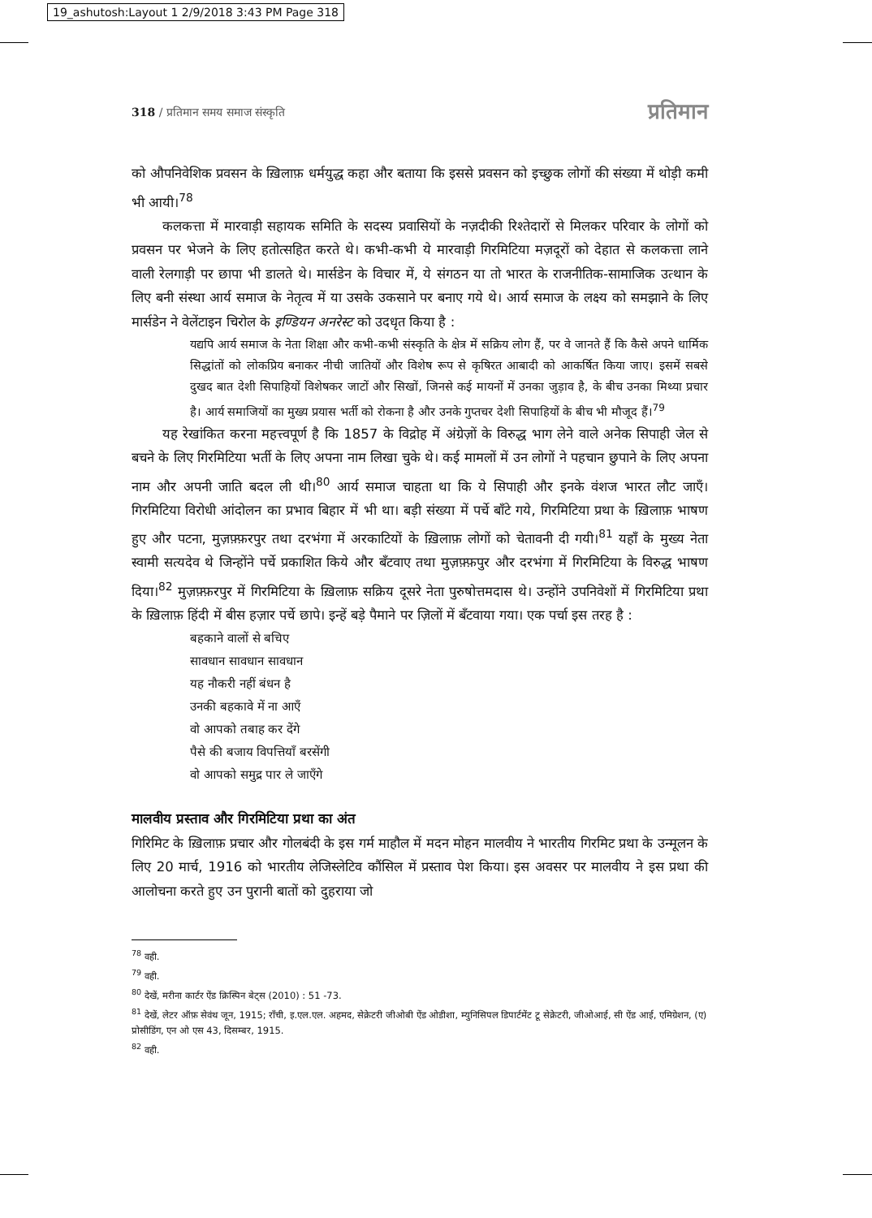19_ashutosh:Layout 1 2/9/2018 3:43 PM Page 318
318 / प्रतिमान समय समाज संस्कृति प्रतिमान
को औपनिवेशिक प्रवसन के ख़िलाफ़ धर्मयुद्ध कहा और बताया कि इससे प्रवसन को इच्छुक लोगों की संख्या में थोड़ी कमी भी आयी।<sup>78</sup>
कलकत्ता में मारवाड़ी सहायक समिति के सदस्य प्रवासियों के नज़दीकी रिश्तेदारों से मिलकर परिवार के लोगों को प्रवसन पर भेजने के लिए हतोत्सहित करते थे। कभी-कभी ये मारवाड़ी गिरमिटिया मज़दूरों को देहात से कलकत्ता लाने वाली रेलगाड़ी पर छापा भी डालते थे। मार्सडेन के विचार में, ये संगठन या तो भारत के राजनीतिक-सामाजिक उत्थान के लिए बनी संस्था आर्य समाज के नेतृत्व में या उसके उकसाने पर बनाए गये थे। आर्य समाज के लक्ष्य को समझाने के लिए मार्सडेन ने वेलेंटाइन चिरोल के इण्डियन अनरेस्ट को उदधृत किया है :
यद्यपि आर्य समाज के नेता शिक्षा और कभी-कभी संस्कृति के क्षेत्र में सक्रिय लोग हैं, पर वे जानते हैं कि कैसे अपने धार्मिक सिद्धांतों को लोकप्रिय बनाकर नीची जातियों और विशेष रूप से कृषिरत आबादी को आकर्षित किया जाए। इसमें सबसे दुखद बात देशी सिपाहियों विशेषकर जाटों और सिखों, जिनसे कई मायनों में उनका जुड़ाव है, के बीच उनका मिथ्या प्रचार है। आर्य समाजियों का मुख्य प्रयास भर्ती को रोकना है और उनके गुप्तचर देशी सिपाहियों के बीच भी मौजूद हैं।<sup>79</sup>
यह रेखांकित करना महत्त्वपूर्ण है कि 1857 के विद्रोह में अंग्रेज़ों के विरुद्ध भाग लेने वाले अनेक सिपाही जेल से बचने के लिए गिरमिटिया भर्ती के लिए अपना नाम लिखा चुके थे। कई मामलों में उन लोगों ने पहचान छुपाने के लिए अपना नाम और अपनी जाति बदल ली थी।<sup>80</sup> आर्य समाज चाहता था कि ये सिपाही और इनके वंशज भारत लौट जाएँ। गिरमिटिया विरोधी आंदोलन का प्रभाव बिहार में भी था। बड़ी संख्या में पर्चे बाँटे गये, गिरमिटिया प्रथा के ख़िलाफ़ भाषण हुए और पटना, मुज़फ़्फ़रपुर तथा दरभंगा में अरकाटियों के ख़िलाफ़ लोगों को चेतावनी दी गयी।<sup>81</sup> यहाँ के मुख्य नेता स्वामी सत्यदेव थे जिन्होंने पर्चे प्रकाशित किये और बँटवाए तथा मुज़फ़्फ़पुर और दरभंगा में गिरमिटिया के विरुद्ध भाषण दिया।<sup>82</sup> मुज़फ़्फ़रपुर में गिरमिटिया के ख़िलाफ़ सक्रिय दूसरे नेता पुरुषोत्तमदास थे। उन्होंने उपनिवेशों में गिरमिटिया प्रथा के ख़िलाफ़ हिंदी में बीस हज़ार पर्चे छापे। इन्हें बड़े पैमाने पर ज़िलों में बँटवाया गया। एक पर्चा इस तरह है :
बहकाने वालों से बचिए
सावधान सावधान सावधान
यह नौकरी नहीं बंधन है
उनकी बहकावे में ना आएँ
वो आपको तबाह कर देंगे
पैसे की बजाय विपत्तियाँ बरसेंगी
वो आपको समुद्र पार ले जाएँगे
मालवीय प्रस्ताव और गिरमिटिया प्रथा का अंत
गिरिमिट के ख़िलाफ़ प्रचार और गोलबंदी के इस गर्म माहौल में मदन मोहन मालवीय ने भारतीय गिरमिट प्रथा के उन्मूलन के लिए 20 मार्च, 1916 को भारतीय लेजिस्लेटिव कौंसिल में प्रस्ताव पेश किया। इस अवसर पर मालवीय ने इस प्रथा की आलोचना करते हुए उन पुरानी बातों को दुहराया जो
<sup>78</sup> वही.
<sup>79</sup> वही.
<sup>80</sup> देखें, मरीना कार्टर ऐंड क्रिस्पिन बेट्स (2010) : 51 -73.
<sup>81</sup> देखें, लेटर ऑफ़ सेवंथ जून, 1915; राँची, इ.एल.एल. अहमद, सेक्रेटरी जीओबी ऐंड ओडीशा, म्युनिसिपल डिपार्टमेंट टू सेक्रेटरी, जीओआई, सी ऐंड आई, एमिग्रेशन, (ए) प्रोसीडिंग, एन ओ एस 43, दिसम्बर, 1915.
<sup>82</sup> वही.